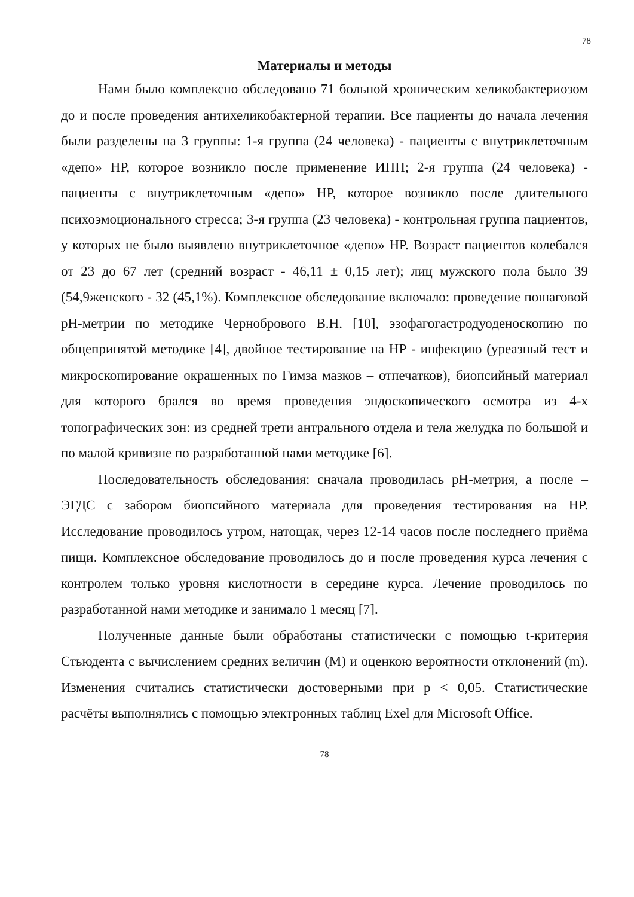78
Материалы и методы
Нами было комплексно обследовано 71 больной хроническим хеликобактериозом до и после проведения антихеликобактерной терапии. Все пациенты до начала лечения были разделены на 3 группы: 1-я группа (24 человека) - пациенты с внутриклеточным «депо» НР, которое возникло после применение ИПП; 2-я группа (24 человека) - пациенты с внутриклеточным «депо» НР, которое возникло после длительного психоэмоционального стресса; 3-я группа (23 человека) - контрольная группа пациентов, у которых не было выявлено внутриклеточное «депо» НР. Возраст пациентов колебался от 23 до 67 лет (средний возраст - 46,11 ± 0,15 лет); лиц мужского пола было 39 (54,9женского - 32 (45,1%). Комплексное обследование включало: проведение пошаговой рН-метрии по методике Чернобрового В.Н. [10], эзофагогастродуоденоскопию по общепринятой методике [4], двойное тестирование на НР - инфекцию (уреазный тест и микроскопирование окрашенных по Гимза мазков – отпечатков), биопсийный материал для которого брался во время проведения эндоскопического осмотра из 4-х топографических зон: из средней трети антрального отдела и тела желудка по большой и по малой кривизне по разработанной нами методике [6].
Последовательность обследования: сначала проводилась рН-метрия, а после – ЭГДС с забором биопсийного материала для проведения тестирования на НР. Исследование проводилось утром, натощак, через 12-14 часов после последнего приёма пищи. Комплексное обследование проводилось до и после проведения курса лечения с контролем только уровня кислотности в середине курса. Лечение проводилось по разработанной нами методике и занимало 1 месяц [7].
Полученные данные были обработаны статистически с помощью t-критерия Стьюдента с вычислением средних величин (М) и оценкою вероятности отклонений (m). Изменения считались статистически достоверными при р < 0,05. Статистические расчёты выполнялись с помощью электронных таблиц Exel для Microsoft Office.
78